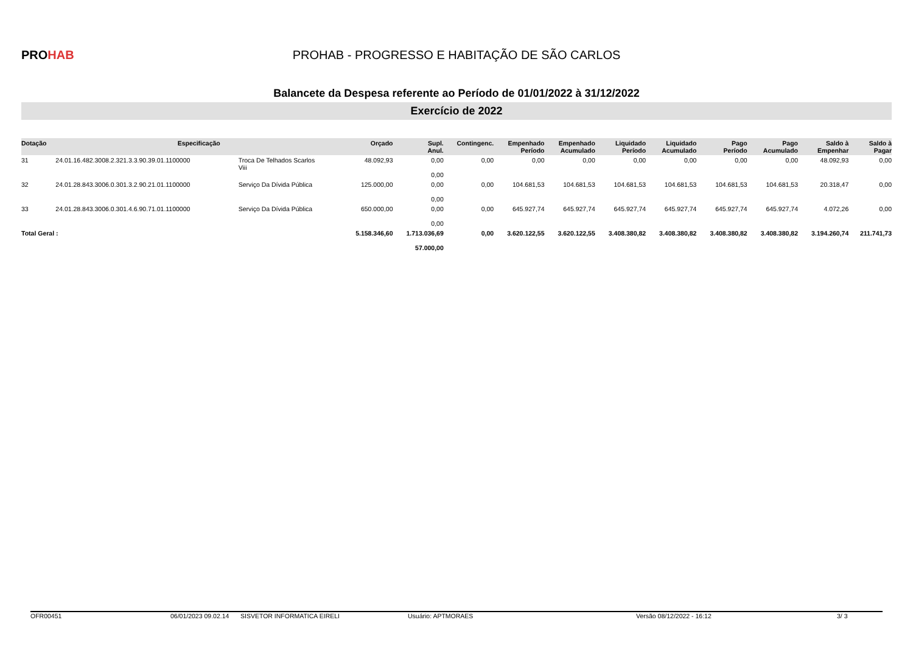PROHAB
PROHAB - PROGRESSO E HABITAÇÃO DE SÃO CARLOS
Balancete da Despesa referente ao Período de 01/01/2022 à 31/12/2022
Exercício de 2022
| Dotação | Especificação | | Orçado | Supl. Anul. | Contingenc. | Empenhado Período | Empenhado Acumulado | Liquidado Período | Liquidado Acumulado | Pago Período | Pago Acumulado | Saldo à Empenhar | Saldo à Pagar |
| --- | --- | --- | --- | --- | --- | --- | --- | --- | --- | --- | --- | --- | --- |
| 31 | 24.01.16.482.3008.2.321.3.3.90.39.01.1100000 | Troca De Telhados Scarlos Viii | 48.092,93 | 0,00 0,00 | 0,00 | 0,00 | 0,00 | 0,00 | 0,00 | 0,00 | 0,00 | 48.092,93 | 0,00 |
| 32 | 24.01.28.843.3006.0.301.3.2.90.21.01.1100000 | Serviço Da Dívida Pública | 125.000,00 | 0,00 0,00 | 0,00 | 104.681,53 | 104.681,53 | 104.681,53 | 104.681,53 | 104.681,53 | 104.681,53 | 20.318,47 | 0,00 |
| 33 | 24.01.28.843.3006.0.301.4.6.90.71.01.1100000 | Serviço Da Dívida Pública | 650.000,00 | 0,00 0,00 | 0,00 | 645.927,74 | 645.927,74 | 645.927,74 | 645.927,74 | 645.927,74 | 645.927,74 | 4.072,26 | 0,00 |
| Total Geral : | | | 5.158.346,60 | 1.713.036,69 57.000,00 | 0,00 | 3.620.122,55 | 3.620.122,55 | 3.408.380,82 | 3.408.380,82 | 3.408.380,82 | 3.408.380,82 | 3.194.260,74 | 211.741,73 |
OFR00451 06/01/2023 09.02.14 SISVETOR INFORMATICA EIRELI Usuário: APTMORAES Versão 08/12/2022 - 16:12 3/ 3